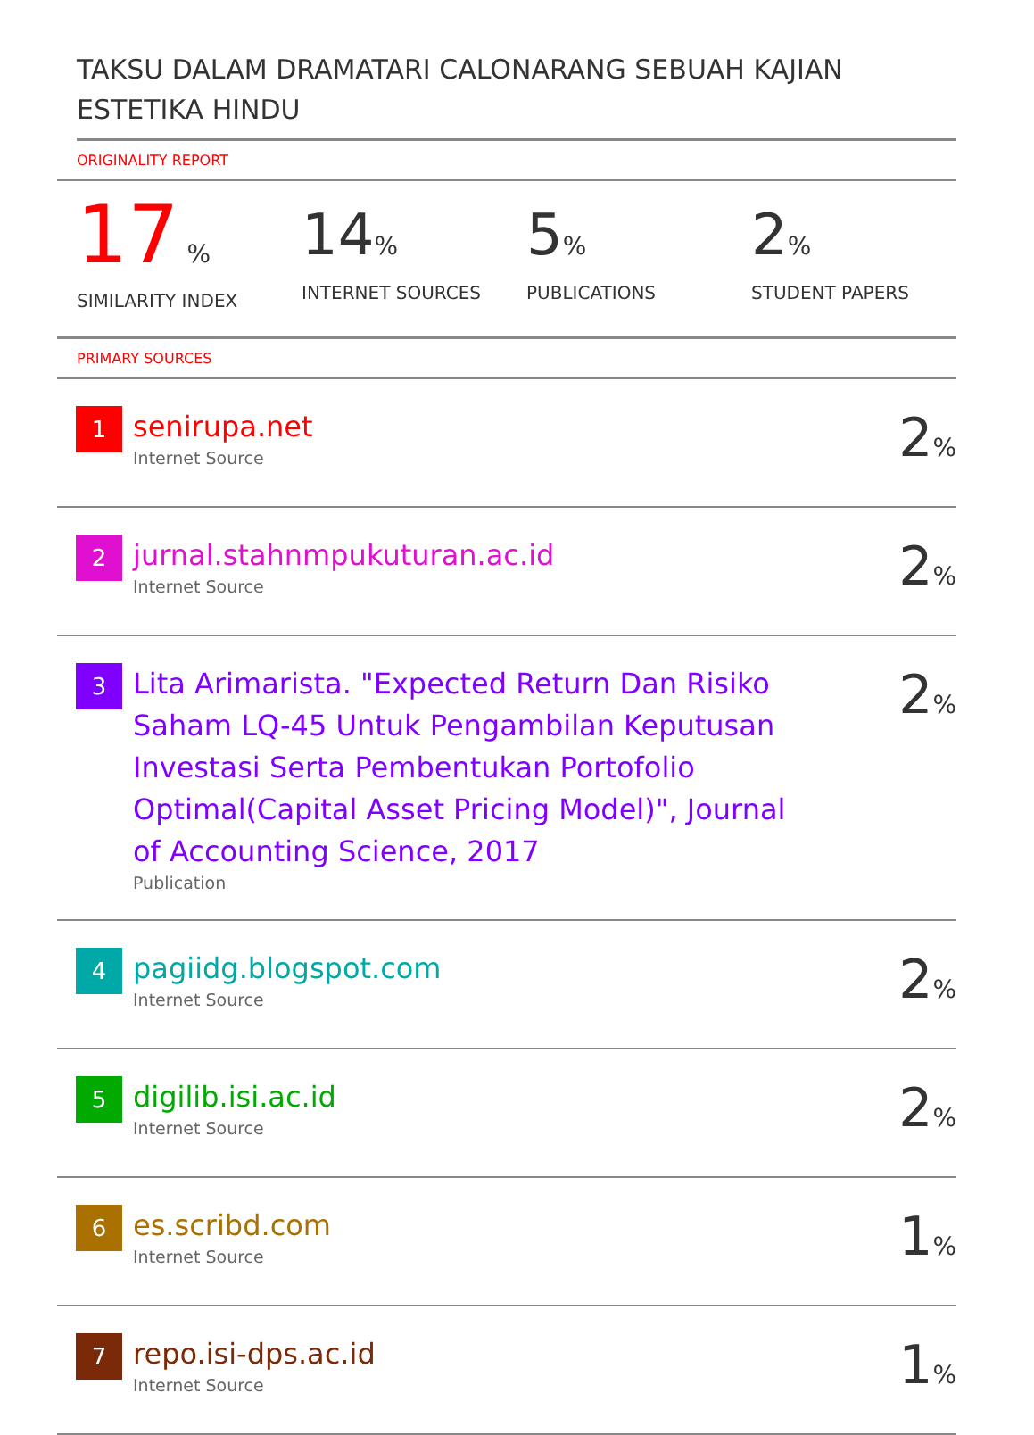TAKSU DALAM DRAMATARI CALONARANG SEBUAH KAJIAN ESTETIKA HINDU
ORIGINALITY REPORT
17 %
SIMILARITY INDEX
14%
INTERNET SOURCES
5%
PUBLICATIONS
2%
STUDENT PAPERS
PRIMARY SOURCES
| 1 | senirupa.net Internet Source | 2 % |
| 2 | jurnal.stahnmpukuturan.ac.id Internet Source | 2 % |
| 3 | Lita Arimarista. "Expected Return Dan Risiko Saham LQ-45 Untuk Pengambilan Keputusan Investasi Serta Pembentukan Portofolio Optimal(Capital Asset Pricing Model)", Journal of Accounting Science, 2017 Publication | 2 % |
| 4 | pagiidg.blogspot.com Internet Source | 2 % |
| 5 | digilib.isi.ac.id Internet Source | 2 % |
| 6 | es.scribd.com Internet Source | 1 % |
| 7 | repo.isi-dps.ac.id Internet Source | 1 % |